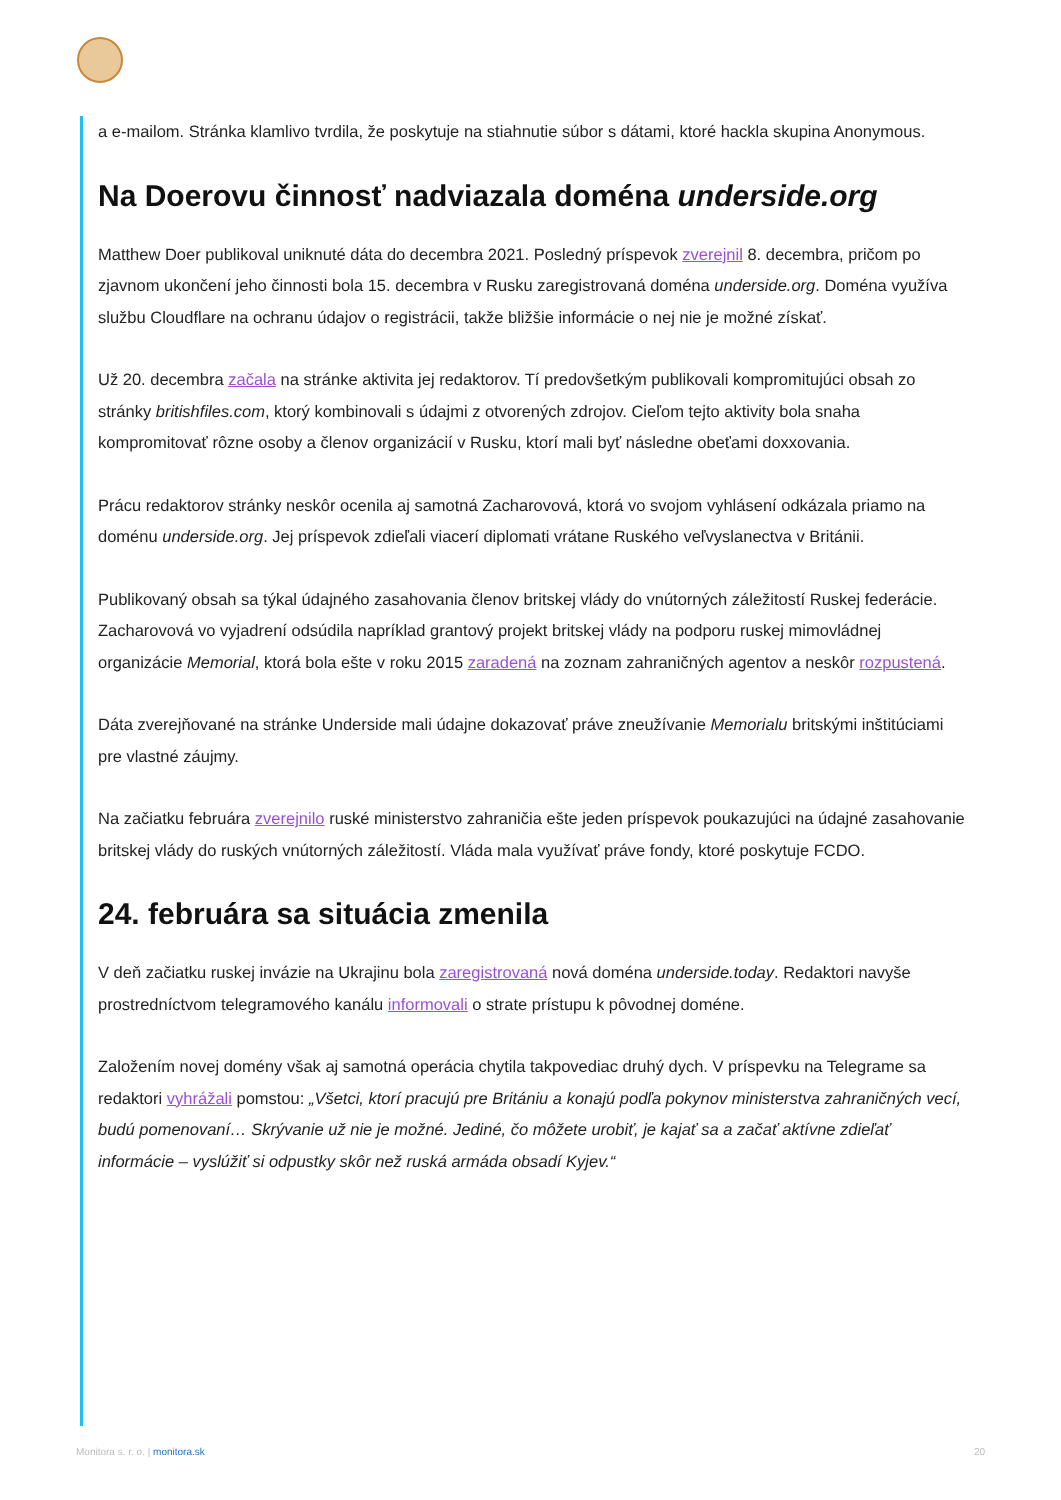a e-mailom. Stránka klamlivo tvrdila, že poskytuje na stiahnutie súbor s dátami, ktoré hackla skupina Anonymous.
Na Doerovu činnosť nadviazala doména underside.org
Matthew Doer publikoval uniknuté dáta do decembra 2021. Posledný príspevok zverejnil 8. decembra, pričom po zjavnom ukončení jeho činnosti bola 15. decembra v Rusku zaregistrovaná doména underside.org. Doména využíva službu Cloudflare na ochranu údajov o registrácii, takže bližšie informácie o nej nie je možné získať.
Už 20. decembra začala na stránke aktivita jej redaktorov. Tí predovšetkým publikovali kompromitujúci obsah zo stránky britishfiles.com, ktorý kombinovali s údajmi z otvorených zdrojov. Cieľom tejto aktivity bola snaha kompromitovať rôzne osoby a členov organizácií v Rusku, ktorí mali byť následne obeťami doxxovania.
Prácu redaktorov stránky neskôr ocenila aj samotná Zacharovová, ktorá vo svojom vyhlásení odkázala priamo na doménu underside.org. Jej príspevok zdieľali viacerí diplomati vrátane Ruského veľvyslanectva v Británii.
Publikovaný obsah sa týkal údajného zasahovania členov britskej vlády do vnútorných záležitostí Ruskej federácie. Zacharovová vo vyjadrení odsúdila napríklad grantový projekt britskej vlády na podporu ruskej mimovládnej organizácie Memorial, ktorá bola ešte v roku 2015 zaradená na zoznam zahraničných agentov a neskôr rozpustená.
Dáta zverejňované na stránke Underside mali údajne dokazovať práve zneužívanie Memorialu britskými inštitúciami pre vlastné záujmy.
Na začiatku februára zverejnilo ruské ministerstvo zahraničia ešte jeden príspevok poukazujúci na údajné zasahovanie britskej vlády do ruských vnútorných záležitostí. Vláda mala využívať práve fondy, ktoré poskytuje FCDO.
24. februára sa situácia zmenila
V deň začiatku ruskej invázie na Ukrajinu bola zaregistrovaná nová doména underside.today. Redaktori navyše prostredníctvom telegramového kanálu informovali o strate prístupu k pôvodnej doméne.
Založením novej domény však aj samotná operácia chytila takpovediac druhý dych. V príspevku na Telegrame sa redaktori vyhrážali pomstou: „Všetci, ktorí pracujú pre Britániu a konajú podľa pokynov ministerstva zahraničných vecí, budú pomenovaní… Skrývanie už nie je možné. Jediné, čo môžete urobiť, je kajať sa a začať aktívne zdieľať informácie – vyslúžiť si odpustky skôr než ruská armáda obsadí Kyjev.“
Monitora s. r. o. | monitora.sk 20